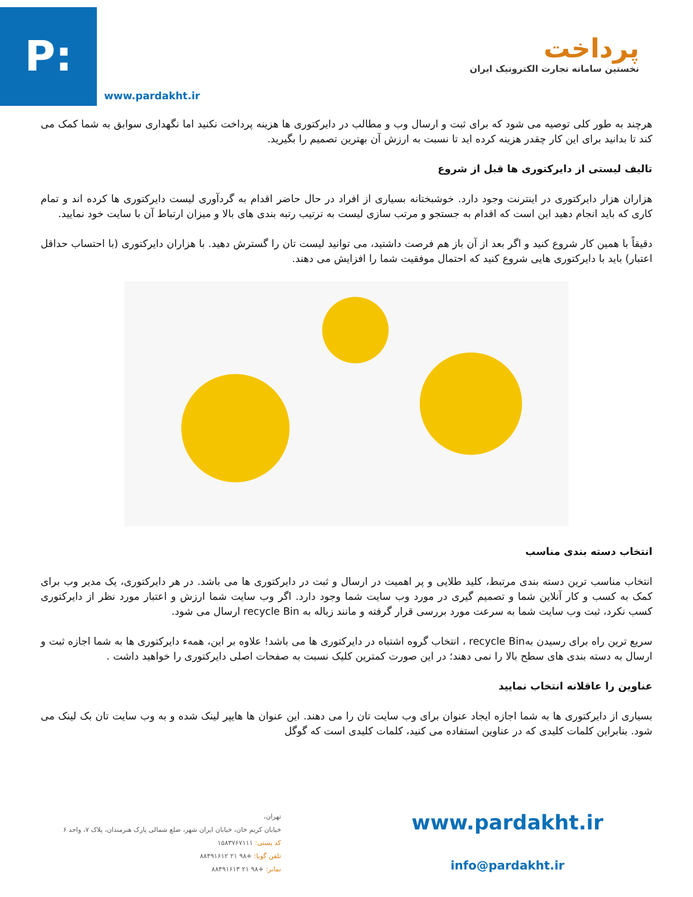P:
www.pardakht.ir
پرداخت
نخستین سامانه تجارت الکترونیک ایران
هرچند به طور کلی توصیه می شود که برای ثبت و ارسال وب و مطالب در دایرکتوری ها هزینه پرداخت نکنید اما نگهداری سوابق به شما کمک می کند تا بدانید برای این کار چقدر هزینه کرده اید تا نسبت به ارزش آن بهترین تصمیم را بگیرید.
تالیف لیستی از دایرکتوری ها قبل از شروع
هزاران هزار دایرکتوری در اینترنت وجود دارد. خوشبختانه بسیاری از افراد در حال حاضر اقدام به گردآوری لیست دایرکتوری ها کرده اند و تمام کاری که باید انجام دهید این است که اقدام به جستجو و مرتب سازی لیست به ترتیب رتبه بندی های بالا و میزان ارتباط آن با سایت خود نمایید.
دقیقاً با همین کار شروع کنید و اگر بعد از آن باز هم فرصت داشتید، می توانید لیست تان را گسترش دهید. با هزاران دایرکتوری (با احتساب حداقل اعتبار) باید با دایرکتوری هایی شروع کنید که احتمال موفقیت شما را افزایش می دهند.
انتخاب دسته بندی مناسب
انتخاب مناسب ترین دسته بندی مرتبط، کلید طلایی و پر اهمیت در ارسال و ثبت در دایرکتوری ها می باشد. در هر دایرکتوری، یک مدیر وب برای کمک به کسب و کار آنلاین شما و تصمیم گیری در مورد وب سایت شما وجود دارد. اگر وب سایت شما ارزش و اعتبار مورد نظر از دایرکتوری کسب نکرد، ثبت وب سایت شما به سرعت مورد بررسی قرار گرفته و مانند زباله به recycle Bin ارسال می شود.
سریع ترین راه برای رسیدن بهrecycle Bin ، انتخاب گروه اشتباه در دایرکتوری ها می باشد! علاوه بر این، همهء دایرکتوری ها به شما اجازه ثبت و ارسال به دسته بندی های سطح بالا را نمی دهند؛ در این صورت کمترین کلیک نسبت به صفحات اصلی دایرکتوری را خواهید داشت .
عناوین را عاقلانه انتخاب نمایید
بسیاری از دایرکتوری ها به شما اجازه ایجاد عنوان برای وب سایت تان را می دهند. این عنوان ها هایپر لینک شده و به وب سایت تان بک لینک می شود. بنابراین کلمات کلیدی که در عناوین استفاده می کنید، کلمات کلیدی است که گوگل
تهران،
خیابان کریم خان، خیابان ایران شهر، ضلع شمالی پارک هنرمندان، پلاک ۷، واحد ۶
کد پستی: ۱۵۸۳۷۶۷۱۱۱
تلفن گویا: +۹۸ ۲۱ ۸۸۴۹۱۶۱۲
نمابر: +۹۸ ۲۱ ۸۸۴۹۱۶۱۳
www.pardakht.ir
info@pardakht.ir